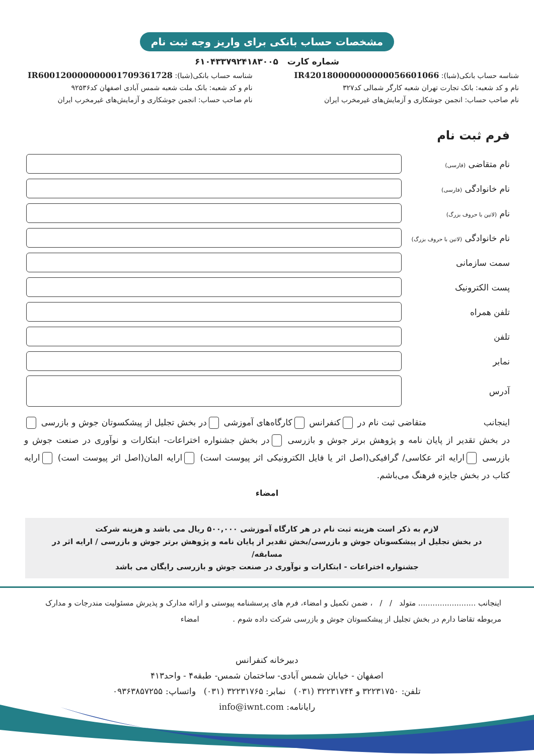مشخصات حساب بانکی برای واریز وجه ثبت نام
شماره کارت ۶۱۰۴۳۳۷۹۲۴۱۸۳۰۰۵
شناسه حساب بانکی(شبا): IR420180000000000056601066
نام و کد شعبه: بانک تجارت تهران شعبه کارگر شمالی کد۳۲۷
نام صاحب حساب: انجمن جوشکاری و آزمایش‌های غیرمخرب ایران
شناسه حساب بانکی(شبا): IR600120000000001709361728
نام و کد شعبه: بانک ملت شعبه شمس آبادی اصفهان کد۹۲۵۳۶
نام صاحب حساب: انجمن جوشکاری و آزمایش‌های غیرمخرب ایران
فرم ثبت نام
نام متقاضی (فارسی)
نام خانوادگی (فارسی)
نام (لاتین با حروف بزرگ)
نام خانوادگی (لاتین با حروف بزرگ)
سمت سازمانی
پست الکترونیک
تلفن همراه
تلفن
نمابر
آدرس
اینجانب متقاضی ثبت نام در کنفرانس کارگاه‌های آموزشی در بخش تجلیل از پیشکسوتان جوش و بازرسی در بخش تقدیر از پایان نامه و پژوهش برتر جوش و بازرسی در بخش جشنواره اختراعات- ابتکارات و نوآوری در صنعت جوش و بازرسی ارایه اثر عکاسی/ گرافیکی(اصل اثر یا فایل الکترونیکی اثر پیوست است) ارایه المان(اصل اثر پیوست است) ارایه کتاب در بخش جایزه فرهنگ می‌باشم.
امضاء
لازم به ذکر است هزینه ثبت نام در هر کارگاه آموزشی ۵۰۰,۰۰۰ ریال می باشد و هزینه شرکت
در بخش تجلیل از پیشکسوتان جوش و بازرسی/بخش تقدیر از پایان نامه و پژوهش برتر جوش و بازرسی / ارایه اثر در مسابقه/
جشنواره اختراعات - ابتکارات و نوآوری در صنعت جوش و بازرسی رایگان می باشد
اینجانب ........................ متولد / / ، ضمن تکمیل و امضاء، فرم های پرسشنامه پیوستی و ارائه مدارک و پذیرش مسئولیت مندرجات و مدارک مربوطه تقاضا دارم در بخش تجلیل از پیشکسوتان جوش و بازرسی شرکت داده شوم . امضاء
دبیرخانه کنفرانس
اصفهان - خیابان شمس آبادی- ساختمان شمس- طبقه۴ - واحد۴۱۳
تلفن: ۳۲۲۳۱۷۵۰ و ۳۲۲۳۱۷۴۴ (۰۳۱) نمابر: ۳۲۲۳۱۷۶۵ (۰۳۱) واتساپ: ۰۹۳۶۳۸۵۷۲۵۵
رایانامه: info@iwnt.com